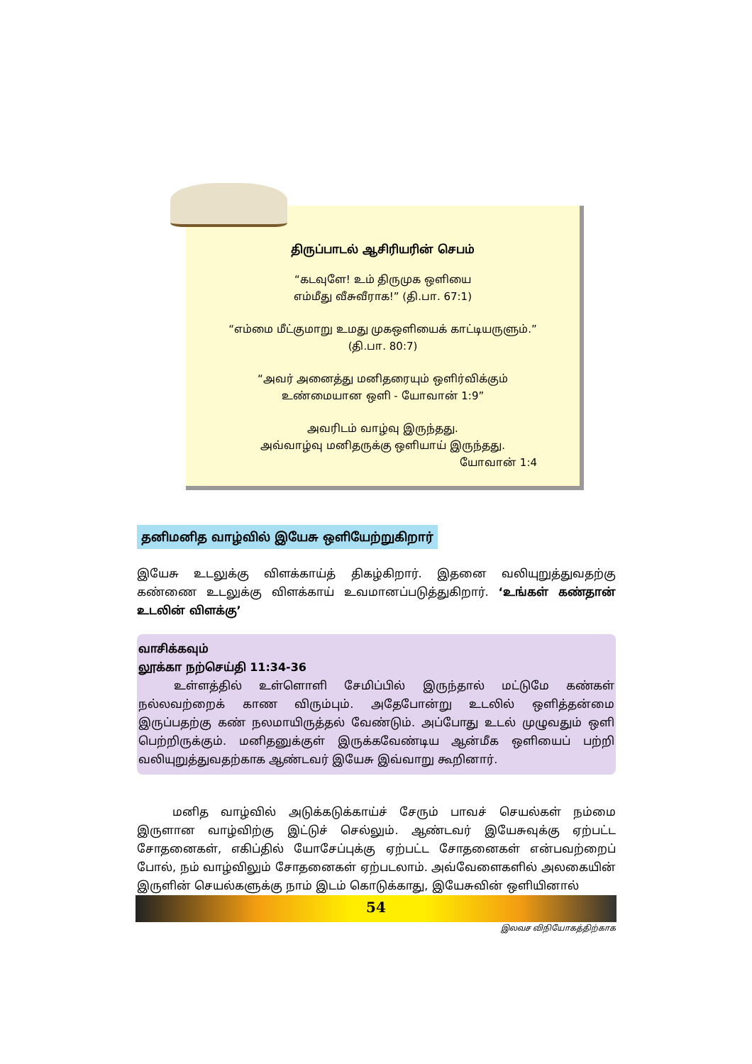திருப்பாடல் ஆசிரியரின் செபம்
“கடவுளே! உம் திருமுக ஒளியை
எம்மீது வீசுவீராக!” (தி.பா. 67:1)
“எம்மை மீட்குமாறு உமது முகஒளியைக் காட்டியருளும்.”
(தி.பா. 80:7)
“அவர் அனைத்து மனிதரையும் ஒளிர்விக்கும்
உண்மையான ஒளி - யோவான் 1:9”
அவரிடம் வாழ்வு இருந்தது.
அவ்வாழ்வு மனிதருக்கு ஒளியாய் இருந்தது.
யோவான் 1:4
தனிமனித வாழ்வில் இயேசு ஒளியேற்றுகிறார்
இயேசு உடலுக்கு விளக்காய்த் திகழ்கிறார். இதனை வலியுறுத்துவதற்கு கண்ணை உடலுக்கு விளக்காய் உவமானப்படுத்துகிறார். ‘உங்கள் கண்தான் உடலின் விளக்கு’
வாசிக்கவும்
லூக்கா நற்செய்தி 11:34-36
உள்ளத்தில் உள்ளொளி சேமிப்பில் இருந்தால் மட்டுமே கண்கள் நல்லவற்றைக் காண விரும்பும். அதேபோன்று உடலில் ஒளித்தன்மை இருப்பதற்கு கண் நலமாயிருத்தல் வேண்டும். அப்போது உடல் முழுவதும் ஒளி பெற்றிருக்கும். மனிதனுக்குள் இருக்கவேண்டிய ஆன்மீக ஒளியைப் பற்றி வலியுறுத்துவதற்காக ஆண்டவர் இயேசு இவ்வாறு கூறினார்.
மனித வாழ்வில் அடுக்கடுக்காய்ச் சேரும் பாவச் செயல்கள் நம்மை இருளான வாழ்விற்கு இட்டுச் செல்லும். ஆண்டவர் இயேசுவுக்கு ஏற்பட்ட சோதனைகள், எகிப்தில் யோசேப்புக்கு ஏற்பட்ட சோதனைகள் என்பவற்றைப் போல், நம் வாழ்விலும் சோதனைகள் ஏற்படலாம். அவ்வேளைகளில் அலகையின் இருளின் செயல்களுக்கு நாம் இடம் கொடுக்காது, இயேசுவின் ஒளியினால்
54
இலவச விநியோகத்திற்காக